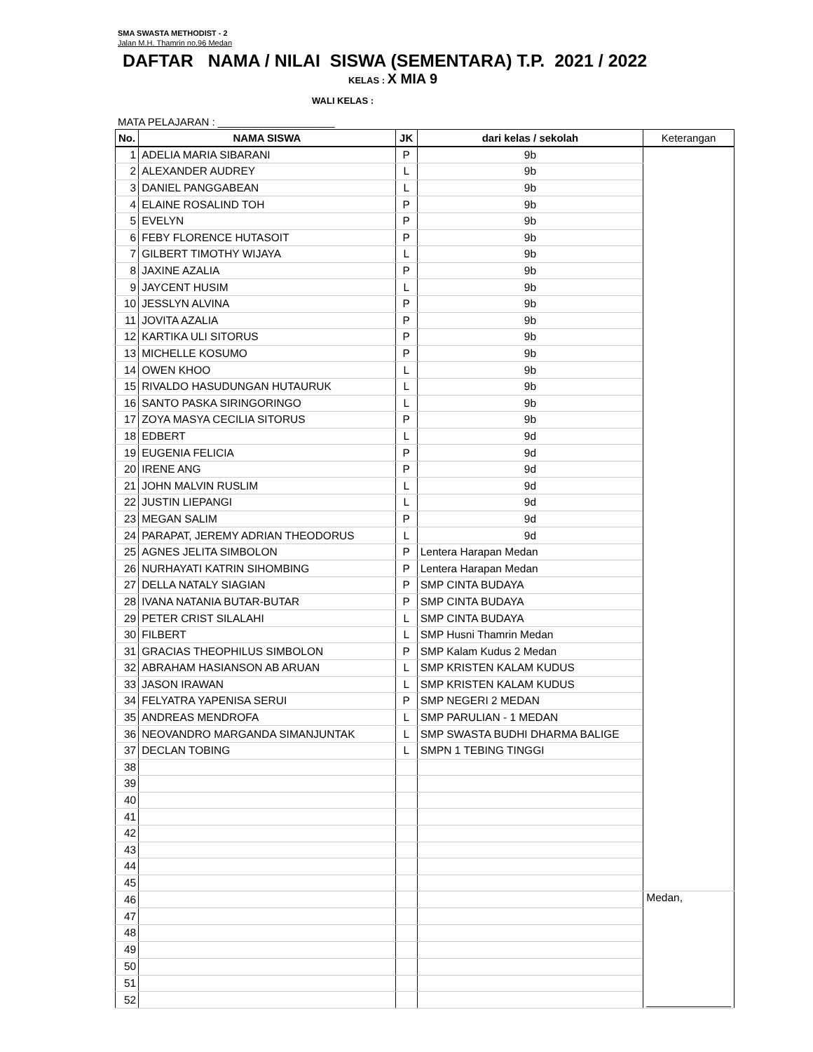SMA SWASTA METHODIST - 2
Jalan M.H. Thamrin no.96 Medan
DAFTAR NAMA / NILAI SISWA (SEMENTARA) T.P. 2021 / 2022
KELAS : X MIA 9
WALI KELAS :
MATA PELAJARAN : ____________________
| No. | NAMA SISWA | JK | dari kelas / sekolah | Keterangan |
| --- | --- | --- | --- | --- |
| 1 | ADELIA MARIA SIBARANI | P | 9b | |
| 2 | ALEXANDER AUDREY | L | 9b | |
| 3 | DANIEL PANGGABEAN | L | 9b | |
| 4 | ELAINE ROSALIND TOH | P | 9b | |
| 5 | EVELYN | P | 9b | |
| 6 | FEBY FLORENCE HUTASOIT | P | 9b | |
| 7 | GILBERT TIMOTHY WIJAYA | L | 9b | |
| 8 | JAXINE AZALIA | P | 9b | |
| 9 | JAYCENT HUSIM | L | 9b | |
| 10 | JESSLYN ALVINA | P | 9b | |
| 11 | JOVITA AZALIA | P | 9b | |
| 12 | KARTIKA ULI SITORUS | P | 9b | |
| 13 | MICHELLE KOSUMO | P | 9b | |
| 14 | OWEN KHOO | L | 9b | |
| 15 | RIVALDO HASUDUNGAN HUTAURUK | L | 9b | |
| 16 | SANTO PASKA SIRINGORINGO | L | 9b | |
| 17 | ZOYA MASYA CECILIA SITORUS | P | 9b | |
| 18 | EDBERT | L | 9d | |
| 19 | EUGENIA FELICIA | P | 9d | |
| 20 | IRENE ANG | P | 9d | |
| 21 | JOHN MALVIN RUSLIM | L | 9d | |
| 22 | JUSTIN LIEPANGI | L | 9d | |
| 23 | MEGAN SALIM | P | 9d | |
| 24 | PARAPAT, JEREMY ADRIAN THEODORUS | L | 9d | |
| 25 | AGNES JELITA SIMBOLON | P | Lentera Harapan Medan | |
| 26 | NURHAYATI KATRIN SIHOMBING | P | Lentera Harapan Medan | |
| 27 | DELLA NATALY SIAGIAN | P | SMP CINTA BUDAYA | |
| 28 | IVANA NATANIA BUTAR-BUTAR | P | SMP CINTA BUDAYA | |
| 29 | PETER CRIST SILALAHI | L | SMP CINTA BUDAYA | |
| 30 | FILBERT | L | SMP Husni Thamrin Medan | |
| 31 | GRACIAS THEOPHILUS SIMBOLON | P | SMP Kalam Kudus 2 Medan | |
| 32 | ABRAHAM HASIANSON AB ARUAN | L | SMP KRISTEN KALAM KUDUS | |
| 33 | JASON IRAWAN | L | SMP KRISTEN KALAM KUDUS | |
| 34 | FELYATRA YAPENISA SERUI | P | SMP NEGERI 2 MEDAN | |
| 35 | ANDREAS MENDROFA | L | SMP PARULIAN - 1 MEDAN | |
| 36 | NEOVANDRO MARGANDA SIMANJUNTAK | L | SMP SWASTA BUDHI DHARMA BALIGE | |
| 37 | DECLAN TOBING | L | SMPN 1 TEBING TINGGI | |
| 38 | | | | |
| 39 | | | | |
| 40 | | | | |
| 41 | | | | |
| 42 | | | | |
| 43 | | | | |
| 44 | | | | |
| 45 | | | | |
| 46 | | | | Medan, ______________ |
| 47 | | | | |
| 48 | | | | |
| 49 | | | | |
| 50 | | | | |
| 51 | | | | |
| 52 | | | | |